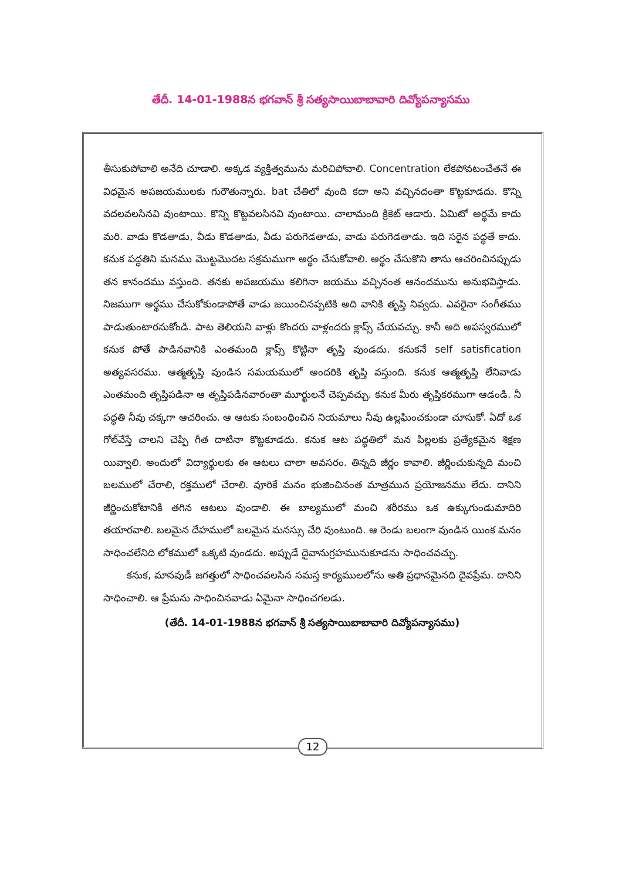తేదీ. 14-01-1988న భగవాన్ శ్రీ సత్యసాయిబాబావారి దివ్యోపన్యాసము
తీసుకుపోవాలి అనేది చూడాలి. అక్కడ వ్యక్తిత్వమును మరిచిపోవాలి. Concentration లేకపోవటంచేతనే ఈ విధమైన అపజయములకు గురౌతున్నారు. bat చేతిలో వుంది కదా అని వచ్చినదంతా కొట్టకూడదు. కొన్ని వదలవలసినవి వుంటాయి. కొన్ని కొట్టవలసినవి వుంటాయి. చాలామంది క్రికెట్ ఆడారు. ఏమిటో అర్థమే కాదు మరి. వాడు కొడతాడు, వీడు కొడతాడు, వీడు పరుగెడతాడు, వాడు పరుగెడతాడు. ఇది సరైన పద్ధతే కాదు. కనుక పద్ధతిని మనము మొట్టమొదట సక్రమముగా అర్థం చేసుకోవాలి. అర్థం చేసుకొని తాను ఆచరించినప్పుడు తన కానందము వస్తుంది. తనకు అపజయము కలిగినా జయము వచ్చినంత ఆనందమును అనుభవిస్తాడు. నిజముగా అర్థము చేసుకోకుండాపోతే వాడు జయించినప్పటికి అది వానికి తృప్తి నివ్వదు. ఎవరైనా సంగీతము పాడుతుంటారనుకోండి. పాట తెలియని వాళ్లు కొందరు వాళ్లందరు క్లాప్స్ చేయవచ్చు. కానీ అది అపస్వరములో కనుక పోతే పాడినవానికి ఎంతమంది క్లాప్స్ కొట్టినా తృప్తి వుండదు. కనుకనే self satisfication అత్యవసరము. ఆత్మతృప్తి వుండిన సమయములో అందరికి తృప్తి వస్తుంది. కనుక ఆత్మతృప్తి లేనివాడు ఎంతమంది తృప్తిపడినా ఆ తృప్తిపడినవారంతా మూర్ఖులనే చెప్పవచ్చు. కనుక మీరు తృప్తికరముగా ఆడండి. నీ పద్ధతి నీవు చక్కగా ఆచరించు. ఆ ఆటకు సంబంధించిన నియమాలు నీవు ఉల్లఘించకుండా చూసుకో. ఏదో ఒక గోల్‌వేస్తే చాలని చెప్పి గీత దాటినా కొట్టకూడదు. కనుక ఆట పద్ధతిలో మన పిల్లలకు ప్రత్యేకమైన శిక్షణ యివ్వాలి. అందులో విద్యార్థులకు ఈ ఆటలు చాలా అవసరం. తిన్నది జీర్ణం కావాలి. జీర్ణించుకున్నది మంచి బలములో చేరాలి, రక్తములో చేరాలి. వూరికే మనం భుజించినంత మాత్రమున ప్రయోజనము లేదు. దానిని జీర్ణించుకోటానికి తగిన ఆటలు వుండాలి. ఈ బాల్యములో మంచి శరీరము ఒక ఉక్కుగుండుమాదిరి తయారవాలి. బలమైన దేహములో బలమైన మనస్సు చేరి వుంటుంది. ఆ రెండు బలంగా వుండిన యింక మనం సాధించలేనిది లోకములో ఒక్కటి వుండదు. అప్పుడే దైవానుగ్రహమునుకూడను సాధించవచ్చు.
కనుక, మానవుడీ జగత్తులో సాధించవలసిన సమస్త కార్యములలోను అతి ప్రధానమైనది దైవప్రేమ. దానిని సాధించాలి. ఆ ప్రేమను సాధించినవాడు ఏమైనా సాధించగలడు.
(తేదీ. 14-01-1988న భగవాన్ శ్రీ సత్యసాయిబాబావారి దివ్యోపన్యాసము)
12